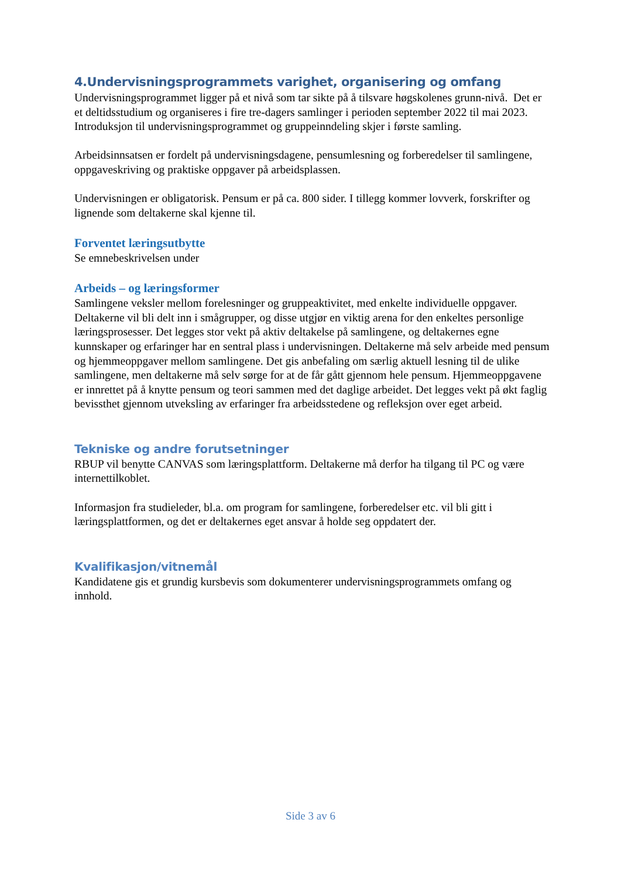4.Undervisningsprogrammets varighet, organisering og omfang
Undervisningsprogrammet ligger på et nivå som tar sikte på å tilsvare høgskolenes grunn-nivå. Det er et deltidsstudium og organiseres i fire tre-dagers samlinger i perioden september 2022 til mai 2023. Introduksjon til undervisningsprogrammet og gruppeinndeling skjer i første samling.
Arbeidsinnsatsen er fordelt på undervisningsdagene, pensumlesning og forberedelser til samlingene, oppgaveskriving og praktiske oppgaver på arbeidsplassen.
Undervisningen er obligatorisk. Pensum er på ca. 800 sider. I tillegg kommer lovverk, forskrifter og lignende som deltakerne skal kjenne til.
Forventet læringsutbytte
Se emnebeskrivelsen under
Arbeids – og læringsformer
Samlingene veksler mellom forelesninger og gruppeaktivitet, med enkelte individuelle oppgaver. Deltakerne vil bli delt inn i smågrupper, og disse utgjør en viktig arena for den enkeltes personlige læringsprosesser. Det legges stor vekt på aktiv deltakelse på samlingene, og deltakernes egne kunnskaper og erfaringer har en sentral plass i undervisningen. Deltakerne må selv arbeide med pensum og hjemmeoppgaver mellom samlingene. Det gis anbefaling om særlig aktuell lesning til de ulike samlingene, men deltakerne må selv sørge for at de får gått gjennom hele pensum. Hjemmeoppgavene er innrettet på å knytte pensum og teori sammen med det daglige arbeidet. Det legges vekt på økt faglig bevissthet gjennom utveksling av erfaringer fra arbeidsstedene og refleksjon over eget arbeid.
Tekniske og andre forutsetninger
RBUP vil benytte CANVAS som læringsplattform. Deltakerne må derfor ha tilgang til PC og være internettilkoblet.
Informasjon fra studieleder, bl.a. om program for samlingene, forberedelser etc. vil bli gitt i læringsplattformen, og det er deltakernes eget ansvar å holde seg oppdatert der.
Kvalifikasjon/vitnemål
Kandidatene gis et grundig kursbevis som dokumenterer undervisningsprogrammets omfang og innhold.
Side 3 av 6